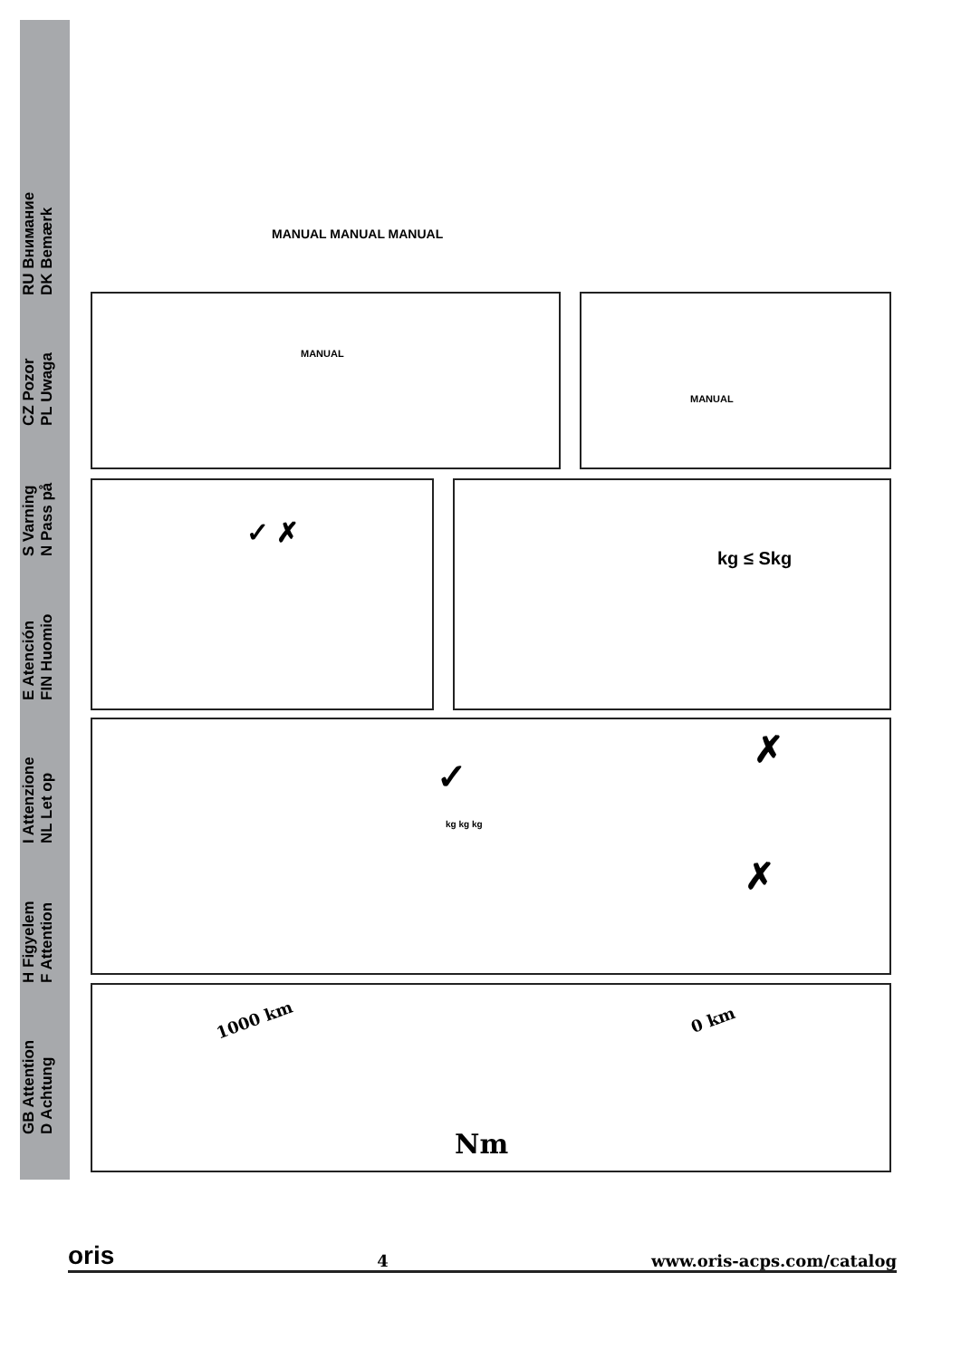GB Attention
D Achtung H Figyelem
F Attention I Attenzione
NL Let op E Atención
FIN Huomio S Varning
N Pass på CZ Pozor
PL Uwaga RU Внимание
DK Bemærk
MANUAL MANUAL MANUAL
MANUAL MANUAL
✓ ✗ kg ≤ Skg
✓
✗
✗
kg kg kg
1000 km 0 km
Nm
oris 4 www.oris-acps.com/catalog